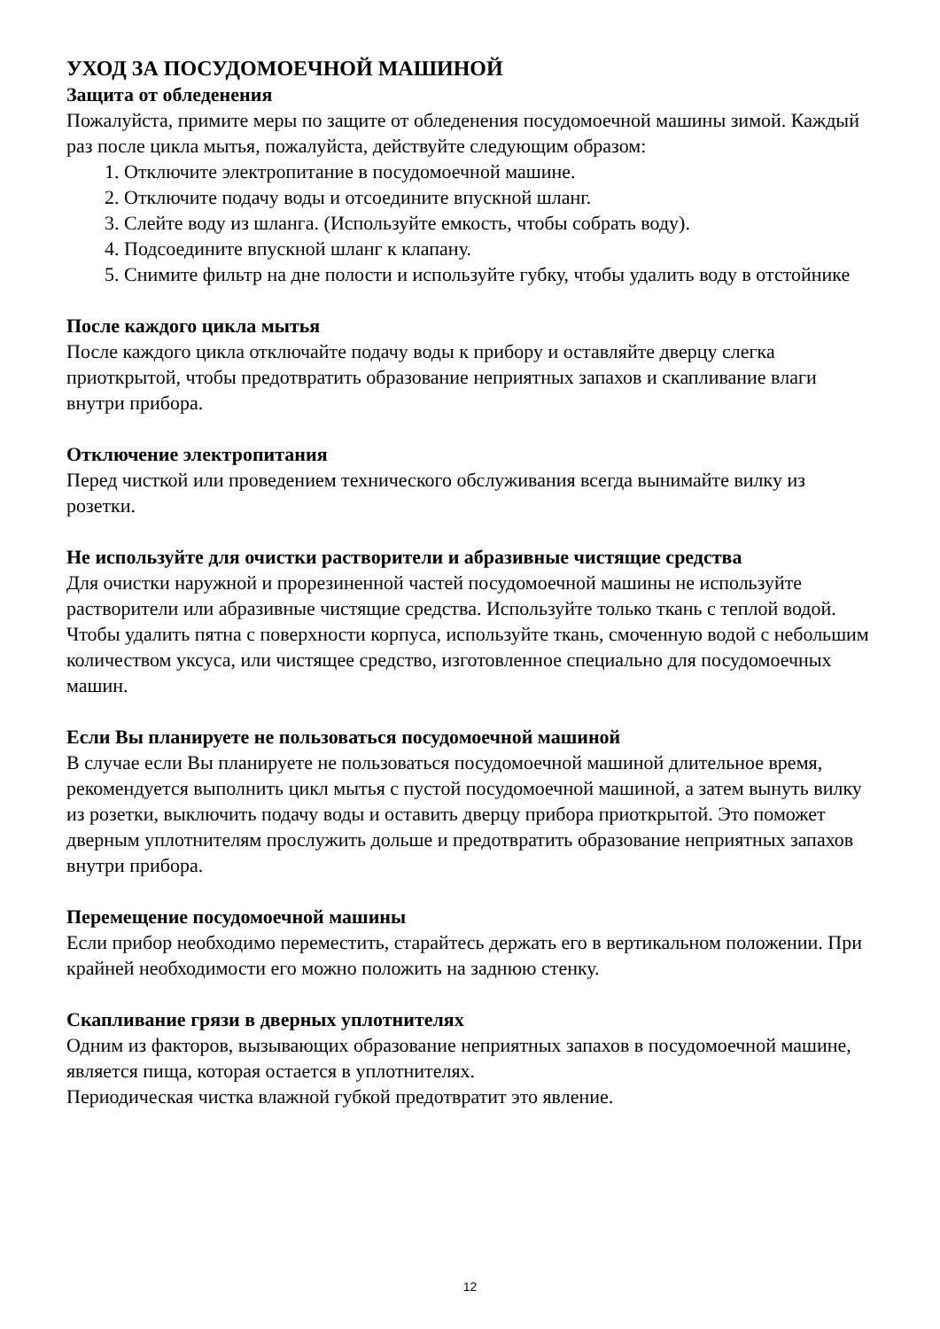УХОД ЗА ПОСУДОМОЕЧНОЙ МАШИНОЙ
Защита от обледенения
Пожалуйста, примите меры по защите от обледенения посудомоечной машины зимой. Каждый раз после цикла мытья, пожалуйста, действуйте следующим образом:
1. Отключите электропитание в посудомоечной машине.
2. Отключите подачу воды и отсоедините впускной шланг.
3. Слейте воду из шланга. (Используйте емкость, чтобы собрать воду).
4. Подсоедините впускной шланг к клапану.
5. Снимите фильтр на дне полости и используйте губку, чтобы удалить воду в отстойнике
После каждого цикла мытья
После каждого цикла отключайте подачу воды к прибору и оставляйте дверцу слегка приоткрытой, чтобы предотвратить образование неприятных запахов и скапливание влаги внутри прибора.
Отключение электропитания
Перед чисткой или проведением технического обслуживания всегда вынимайте вилку из розетки.
Не используйте для очистки растворители и абразивные чистящие средства
Для очистки наружной и прорезиненной частей посудомоечной машины не используйте растворители или абразивные чистящие средства. Используйте только ткань с теплой водой. Чтобы удалить пятна с поверхности корпуса, используйте ткань, смоченную водой с небольшим количеством уксуса, или чистящее средство, изготовленное специально для посудомоечных машин.
Если Вы планируете не пользоваться посудомоечной машиной
В случае если Вы планируете не пользоваться посудомоечной машиной длительное время, рекомендуется выполнить цикл мытья с пустой посудомоечной машиной, а затем вынуть вилку из розетки, выключить подачу воды и оставить дверцу прибора приоткрытой. Это поможет дверным уплотнителям прослужить дольше и предотвратить образование неприятных запахов внутри прибора.
Перемещение посудомоечной машины
Если прибор необходимо переместить, старайтесь держать его в вертикальном положении. При крайней необходимости его можно положить на заднюю стенку.
Скапливание грязи в дверных уплотнителях
Одним из факторов, вызывающих образование неприятных запахов в посудомоечной машине, является пища, которая остается в уплотнителях.
Периодическая чистка влажной губкой предотвратит это явление.
12